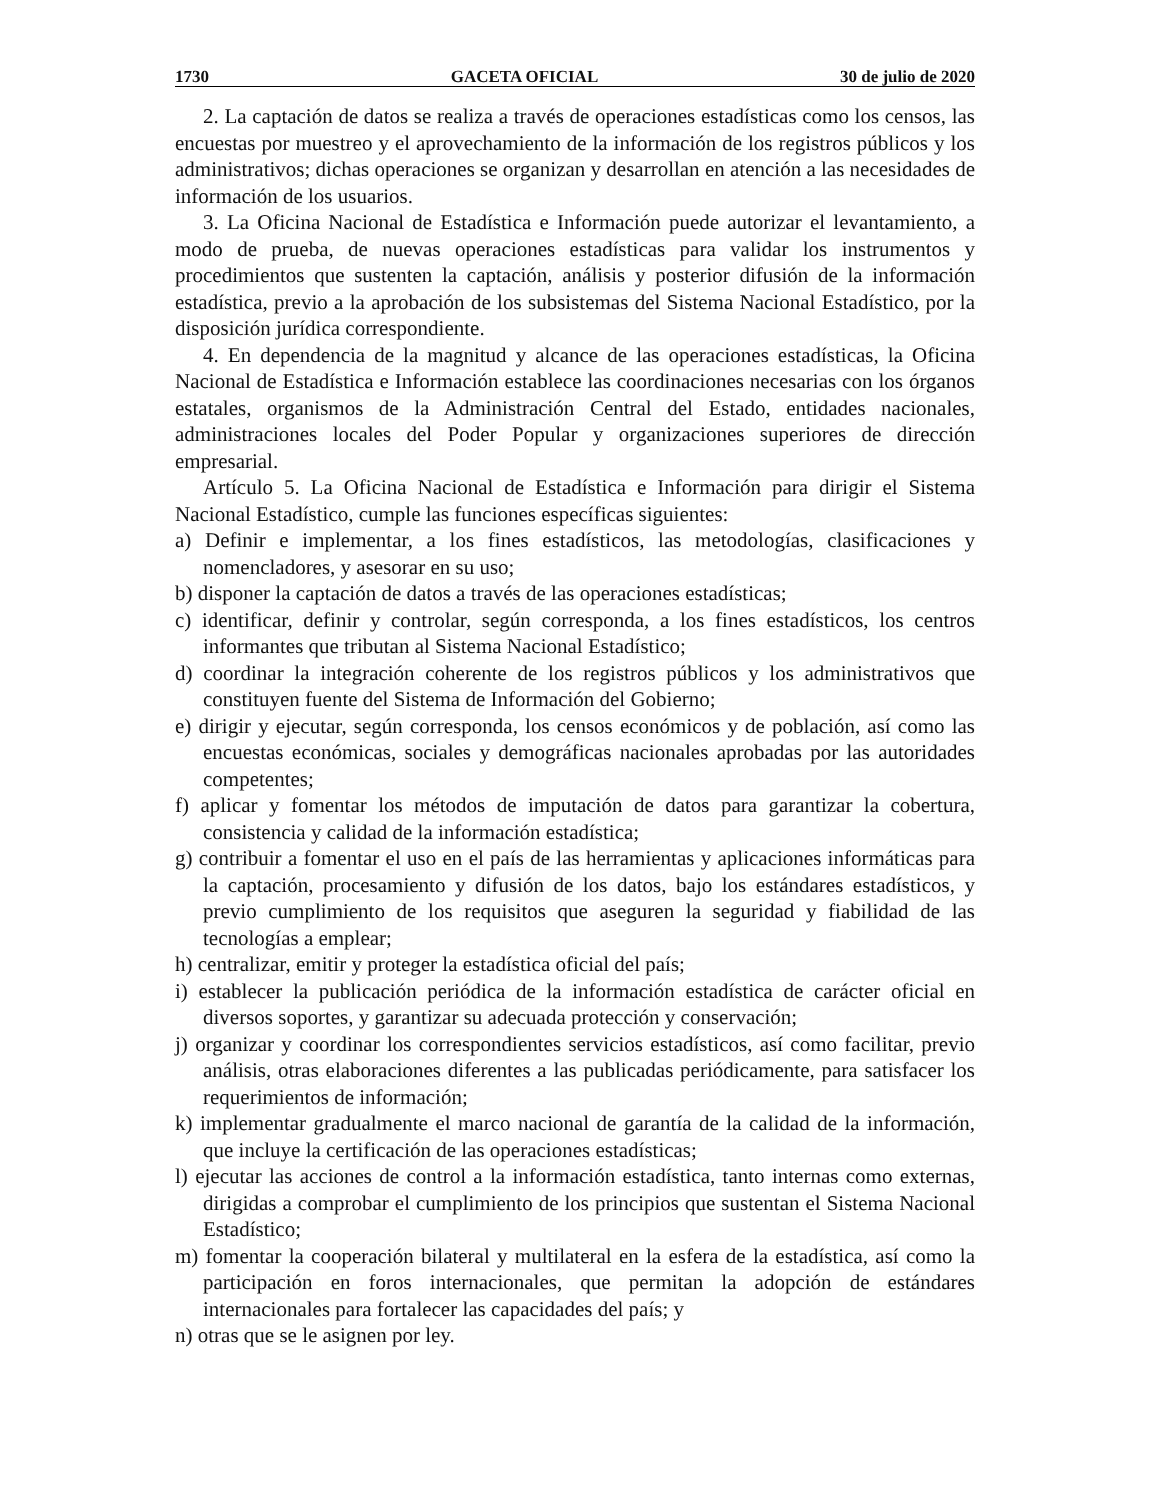1730 GACETA OFICIAL 30 de julio de 2020
2. La captación de datos se realiza a través de operaciones estadísticas como los censos, las encuestas por muestreo y el aprovechamiento de la información de los registros públicos y los administrativos; dichas operaciones se organizan y desarrollan en atención a las necesidades de información de los usuarios.
3. La Oficina Nacional de Estadística e Información puede autorizar el levantamiento, a modo de prueba, de nuevas operaciones estadísticas para validar los instrumentos y procedimientos que sustenten la captación, análisis y posterior difusión de la información estadística, previo a la aprobación de los subsistemas del Sistema Nacional Estadístico, por la disposición jurídica correspondiente.
4. En dependencia de la magnitud y alcance de las operaciones estadísticas, la Oficina Nacional de Estadística e Información establece las coordinaciones necesarias con los órganos estatales, organismos de la Administración Central del Estado, entidades nacionales, administraciones locales del Poder Popular y organizaciones superiores de dirección empresarial.
Artículo 5. La Oficina Nacional de Estadística e Información para dirigir el Sistema Nacional Estadístico, cumple las funciones específicas siguientes:
a) Definir e implementar, a los fines estadísticos, las metodologías, clasificaciones y nomencladores, y asesorar en su uso;
b) disponer la captación de datos a través de las operaciones estadísticas;
c) identificar, definir y controlar, según corresponda, a los fines estadísticos, los centros informantes que tributan al Sistema Nacional Estadístico;
d) coordinar la integración coherente de los registros públicos y los administrativos que constituyen fuente del Sistema de Información del Gobierno;
e) dirigir y ejecutar, según corresponda, los censos económicos y de población, así como las encuestas económicas, sociales y demográficas nacionales aprobadas por las autoridades competentes;
f) aplicar y fomentar los métodos de imputación de datos para garantizar la cobertura, consistencia y calidad de la información estadística;
g) contribuir a fomentar el uso en el país de las herramientas y aplicaciones informáticas para la captación, procesamiento y difusión de los datos, bajo los estándares estadísticos, y previo cumplimiento de los requisitos que aseguren la seguridad y fiabilidad de las tecnologías a emplear;
h) centralizar, emitir y proteger la estadística oficial del país;
i) establecer la publicación periódica de la información estadística de carácter oficial en diversos soportes, y garantizar su adecuada protección y conservación;
j) organizar y coordinar los correspondientes servicios estadísticos, así como facilitar, previo análisis, otras elaboraciones diferentes a las publicadas periódicamente, para satisfacer los requerimientos de información;
k) implementar gradualmente el marco nacional de garantía de la calidad de la información, que incluye la certificación de las operaciones estadísticas;
l) ejecutar las acciones de control a la información estadística, tanto internas como externas, dirigidas a comprobar el cumplimiento de los principios que sustentan el Sistema Nacional Estadístico;
m) fomentar la cooperación bilateral y multilateral en la esfera de la estadística, así como la participación en foros internacionales, que permitan la adopción de estándares internacionales para fortalecer las capacidades del país; y
n) otras que se le asignen por ley.